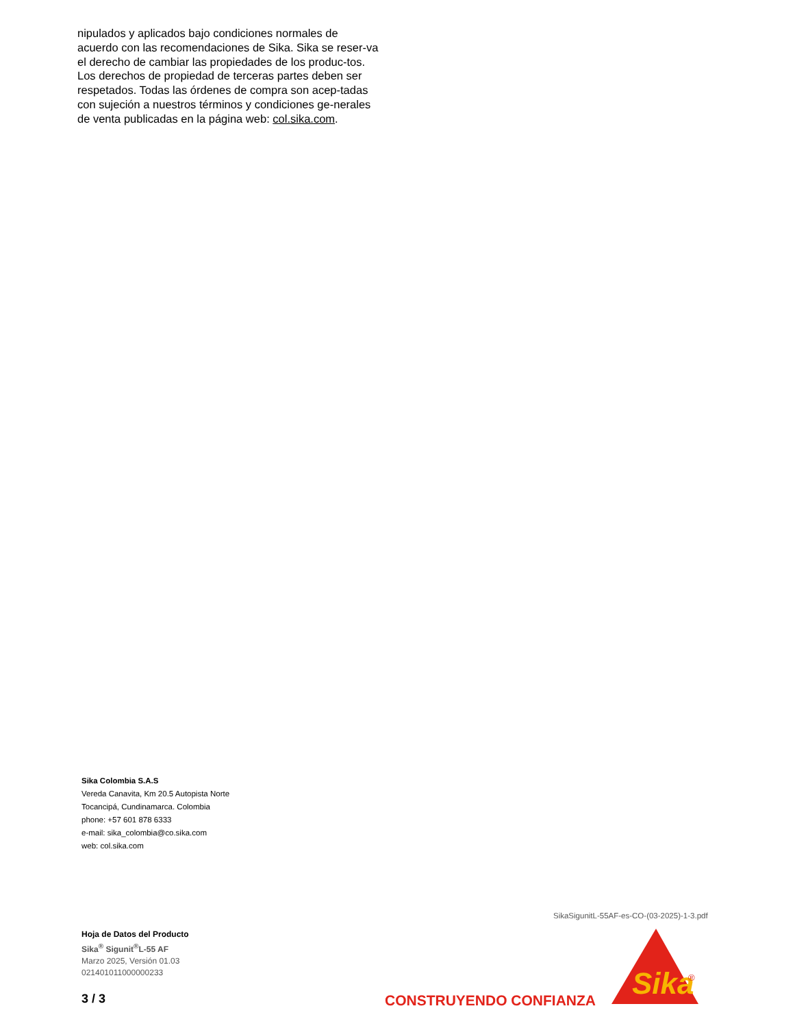nipulados y aplicados bajo condiciones normales de acuerdo con las recomendaciones de Sika. Sika se reser-va el derecho de cambiar las propiedades de los produc-tos. Los derechos de propiedad de terceras partes deben ser respetados. Todas las órdenes de compra son acep-tadas con sujeción a nuestros términos y condiciones ge-nerales de venta publicadas en la página web: col.sika.com.
Sika Colombia S.A.S
Vereda Canavita, Km 20.5 Autopista Norte
Tocancipá, Cundinamarca. Colombia
phone: +57 601 878 6333
e-mail: sika_colombia@co.sika.com
web: col.sika.com
SikaSigunitL-55AF-es-CO-(03-2025)-1-3.pdf
Hoja de Datos del Producto
Sika<sup>®</sup> Sigunit<sup>®</sup>L-55 AF
Marzo 2025, Versión 01.03
021401011000000233
3 / 3 CONSTRUYENDO CONFIANZA
Sika
®